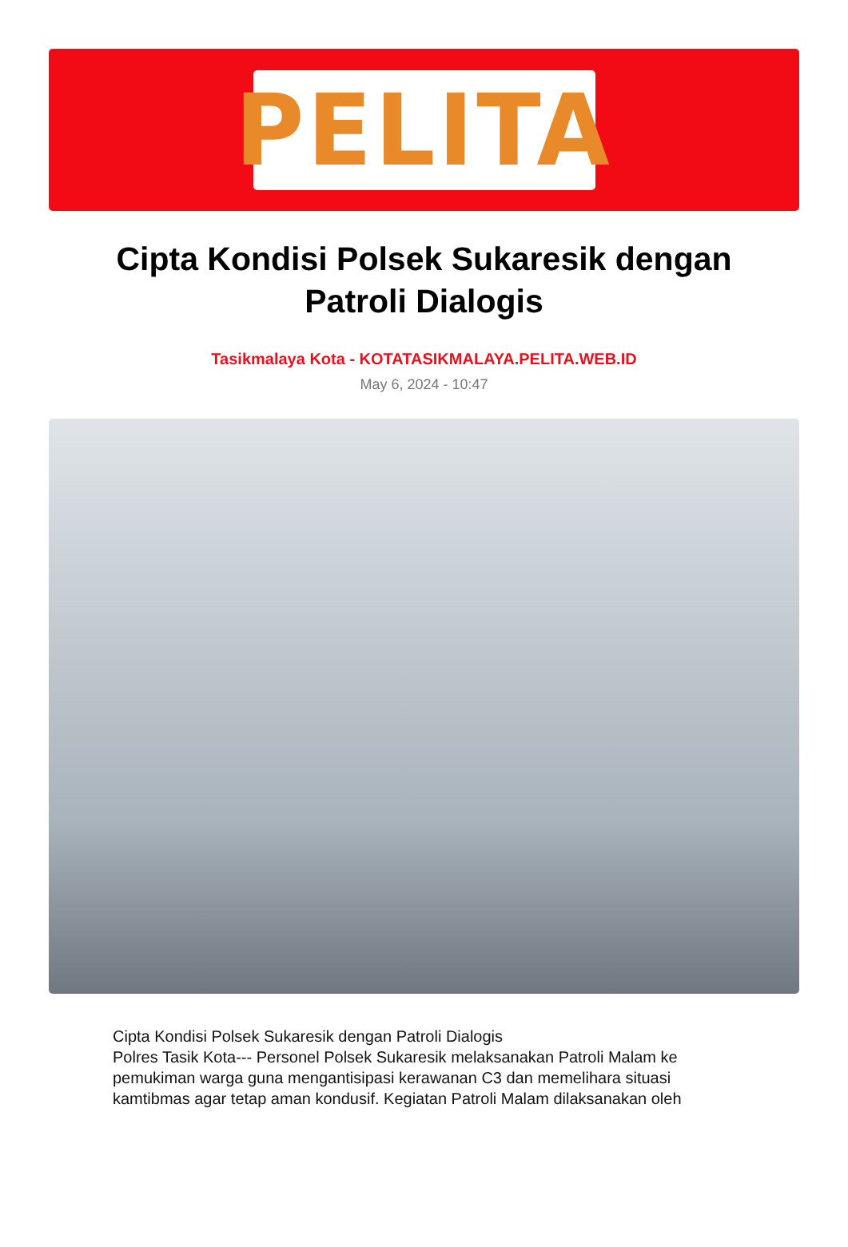PELITA
Cipta Kondisi Polsek Sukaresik dengan Patroli Dialogis
Tasikmalaya Kota - KOTATASIKMALAYA.PELITA.WEB.ID
May 6, 2024 - 10:47
Cipta Kondisi Polsek Sukaresik dengan Patroli Dialogis
Polres Tasik Kota--- Personel Polsek Sukaresik melaksanakan Patroli Malam ke pemukiman warga guna mengantisipasi kerawanan C3 dan memelihara situasi kamtibmas agar tetap aman kondusif. Kegiatan Patroli Malam dilaksanakan oleh